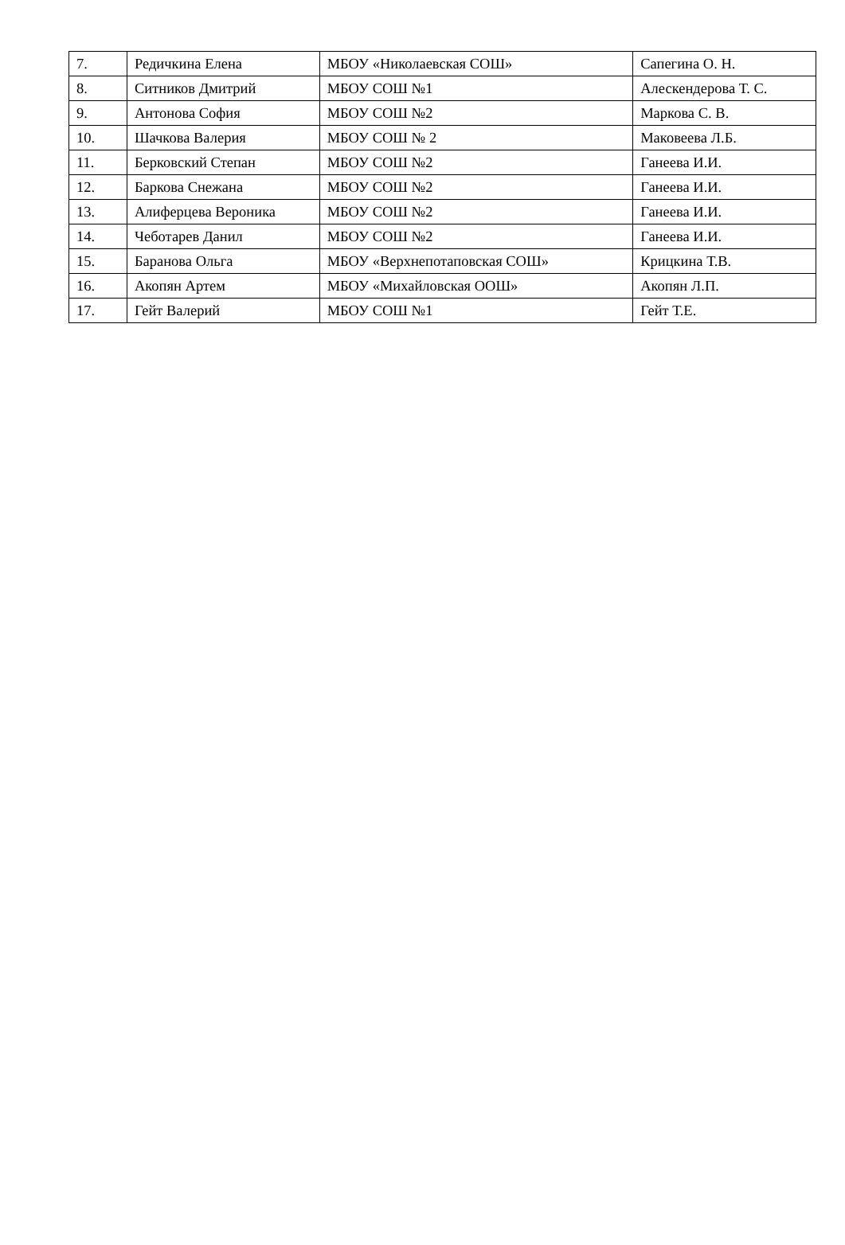| 7. | Редичкина Елена | МБОУ «Николаевская СОШ» | Сапегина О. Н. |
| 8. | Ситников Дмитрий | МБОУ СОШ №1 | Алескендерова Т. С. |
| 9. | Антонова София | МБОУ СОШ №2 | Маркова С. В. |
| 10. | Шачкова Валерия | МБОУ СОШ № 2 | Маковеева Л.Б. |
| 11. | Берковский Степан | МБОУ СОШ №2 | Ганеева И.И. |
| 12. | Баркова Снежана | МБОУ СОШ №2 | Ганеева И.И. |
| 13. | Алиферцева Вероника | МБОУ СОШ №2 | Ганеева И.И. |
| 14. | Чеботарев Данил | МБОУ СОШ №2 | Ганеева И.И. |
| 15. | Баранова Ольга | МБОУ «Верхнепотаповская СОШ» | Крицкина Т.В. |
| 16. | Акопян Артем | МБОУ «Михайловская ООШ» | Акопян Л.П. |
| 17. | Гейт Валерий | МБОУ СОШ №1 | Гейт Т.Е. |